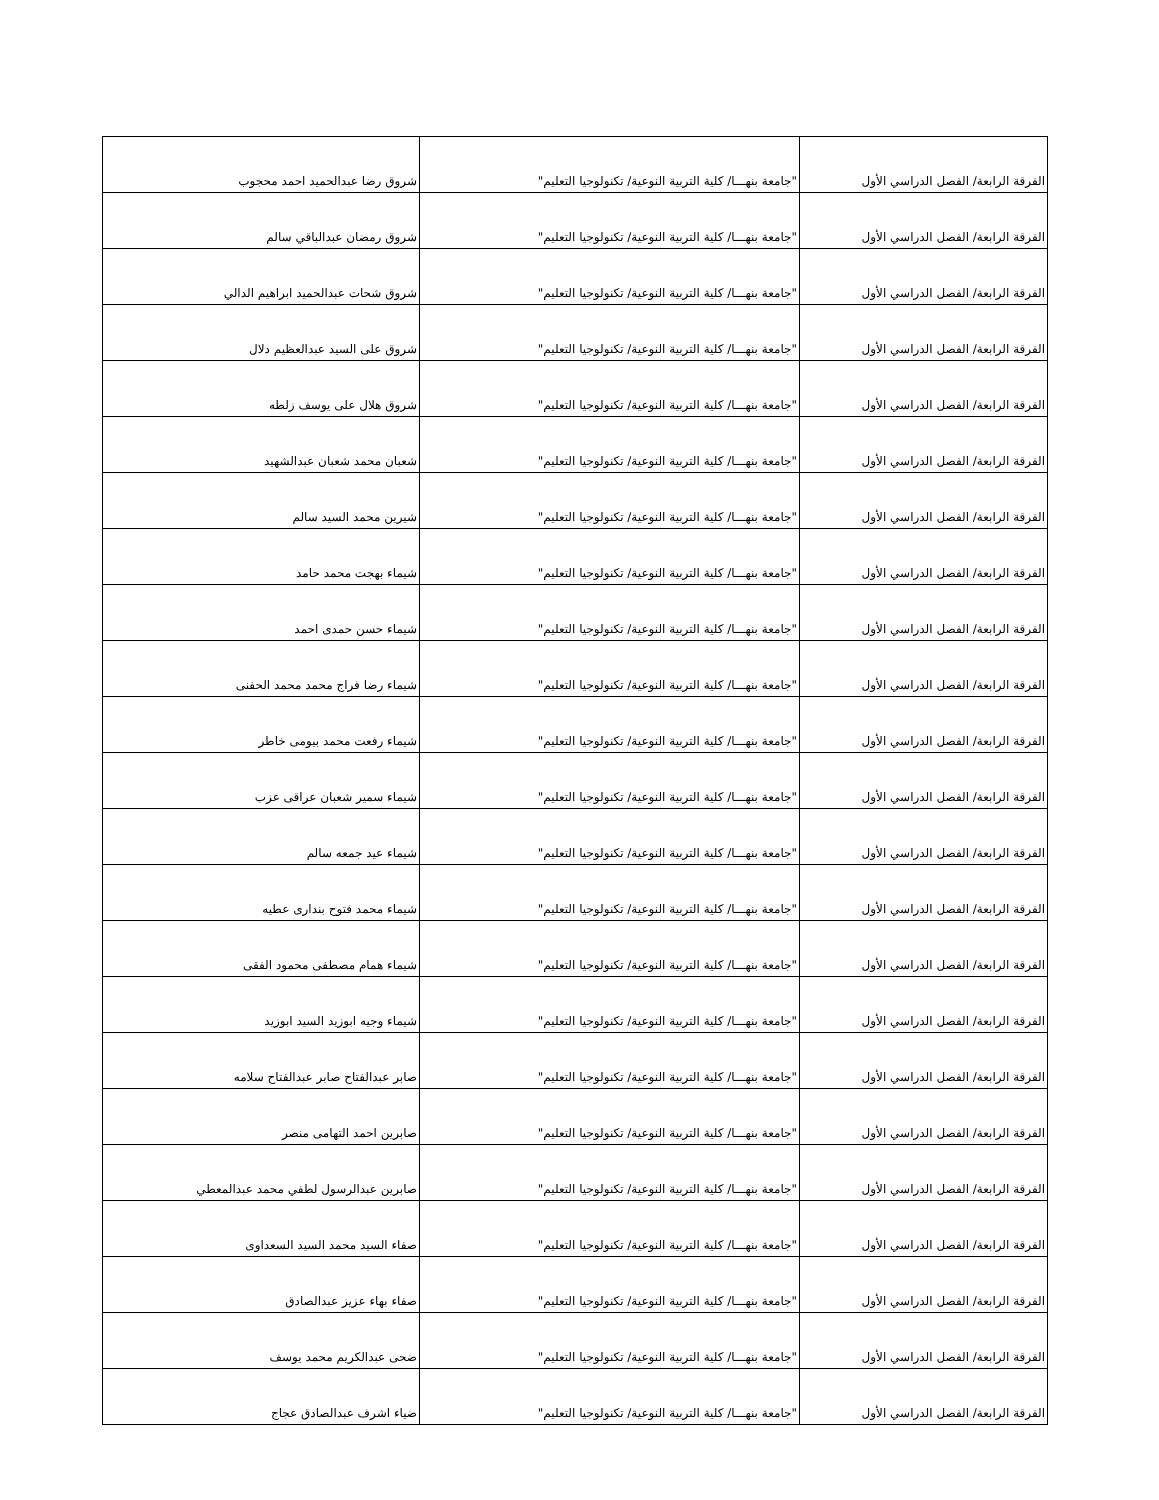| الفرقة الرابعة/ الفصل الدراسي الأول | "جامعة بنهـــا/ كلية التربية النوعية/ تكنولوجيا التعليم" | شروق رضا عبدالحميد احمد محجوب |
| الفرقة الرابعة/ الفصل الدراسي الأول | "جامعة بنهـــا/ كلية التربية النوعية/ تكنولوجيا التعليم" | شروق رمضان عبدالباقي سالم |
| الفرقة الرابعة/ الفصل الدراسي الأول | "جامعة بنهـــا/ كلية التربية النوعية/ تكنولوجيا التعليم" | شروق شحات عبدالحميد ابراهيم الدالي |
| الفرقة الرابعة/ الفصل الدراسي الأول | "جامعة بنهـــا/ كلية التربية النوعية/ تكنولوجيا التعليم" | شروق على السيد عبدالعظيم دلال |
| الفرقة الرابعة/ الفصل الدراسي الأول | "جامعة بنهـــا/ كلية التربية النوعية/ تكنولوجيا التعليم" | شروق هلال على يوسف زلطه |
| الفرقة الرابعة/ الفصل الدراسي الأول | "جامعة بنهـــا/ كلية التربية النوعية/ تكنولوجيا التعليم" | شعبان محمد شعبان عبدالشهيد |
| الفرقة الرابعة/ الفصل الدراسي الأول | "جامعة بنهـــا/ كلية التربية النوعية/ تكنولوجيا التعليم" | شيرين محمد السيد سالم |
| الفرقة الرابعة/ الفصل الدراسي الأول | "جامعة بنهـــا/ كلية التربية النوعية/ تكنولوجيا التعليم" | شيماء بهجت محمد حامد |
| الفرقة الرابعة/ الفصل الدراسي الأول | "جامعة بنهـــا/ كلية التربية النوعية/ تكنولوجيا التعليم" | شيماء حسن حمدى احمد |
| الفرقة الرابعة/ الفصل الدراسي الأول | "جامعة بنهـــا/ كلية التربية النوعية/ تكنولوجيا التعليم" | شيماء رضا فراج محمد محمد الحفنى |
| الفرقة الرابعة/ الفصل الدراسي الأول | "جامعة بنهـــا/ كلية التربية النوعية/ تكنولوجيا التعليم" | شيماء رفعت محمد بيومى خاطر |
| الفرقة الرابعة/ الفصل الدراسي الأول | "جامعة بنهـــا/ كلية التربية النوعية/ تكنولوجيا التعليم" | شيماء سمير شعبان عراقى عزب |
| الفرقة الرابعة/ الفصل الدراسي الأول | "جامعة بنهـــا/ كلية التربية النوعية/ تكنولوجيا التعليم" | شيماء عيد جمعه سالم |
| الفرقة الرابعة/ الفصل الدراسي الأول | "جامعة بنهـــا/ كلية التربية النوعية/ تكنولوجيا التعليم" | شيماء محمد فتوح بندارى عطيه |
| الفرقة الرابعة/ الفصل الدراسي الأول | "جامعة بنهـــا/ كلية التربية النوعية/ تكنولوجيا التعليم" | شيماء همام مصطفى محمود الفقى |
| الفرقة الرابعة/ الفصل الدراسي الأول | "جامعة بنهـــا/ كلية التربية النوعية/ تكنولوجيا التعليم" | شيماء وجيه ابوزيد السيد ابوزيد |
| الفرقة الرابعة/ الفصل الدراسي الأول | "جامعة بنهـــا/ كلية التربية النوعية/ تكنولوجيا التعليم" | صابر عبدالفتاح صابر عبدالفتاح سلامه |
| الفرقة الرابعة/ الفصل الدراسي الأول | "جامعة بنهـــا/ كلية التربية النوعية/ تكنولوجيا التعليم" | صابرين احمد التهامى منصر |
| الفرقة الرابعة/ الفصل الدراسي الأول | "جامعة بنهـــا/ كلية التربية النوعية/ تكنولوجيا التعليم" | صابرين عبدالرسول لطفي محمد عبدالمعطي |
| الفرقة الرابعة/ الفصل الدراسي الأول | "جامعة بنهـــا/ كلية التربية النوعية/ تكنولوجيا التعليم" | صفاء السيد محمد السيد السعداوى |
| الفرقة الرابعة/ الفصل الدراسي الأول | "جامعة بنهـــا/ كلية التربية النوعية/ تكنولوجيا التعليم" | صفاء بهاء عزيز عبدالصادق |
| الفرقة الرابعة/ الفصل الدراسي الأول | "جامعة بنهـــا/ كلية التربية النوعية/ تكنولوجيا التعليم" | ضحى عبدالكريم محمد يوسف |
| الفرقة الرابعة/ الفصل الدراسي الأول | "جامعة بنهـــا/ كلية التربية النوعية/ تكنولوجيا التعليم" | ضياء اشرف عبدالصادق عجاج |